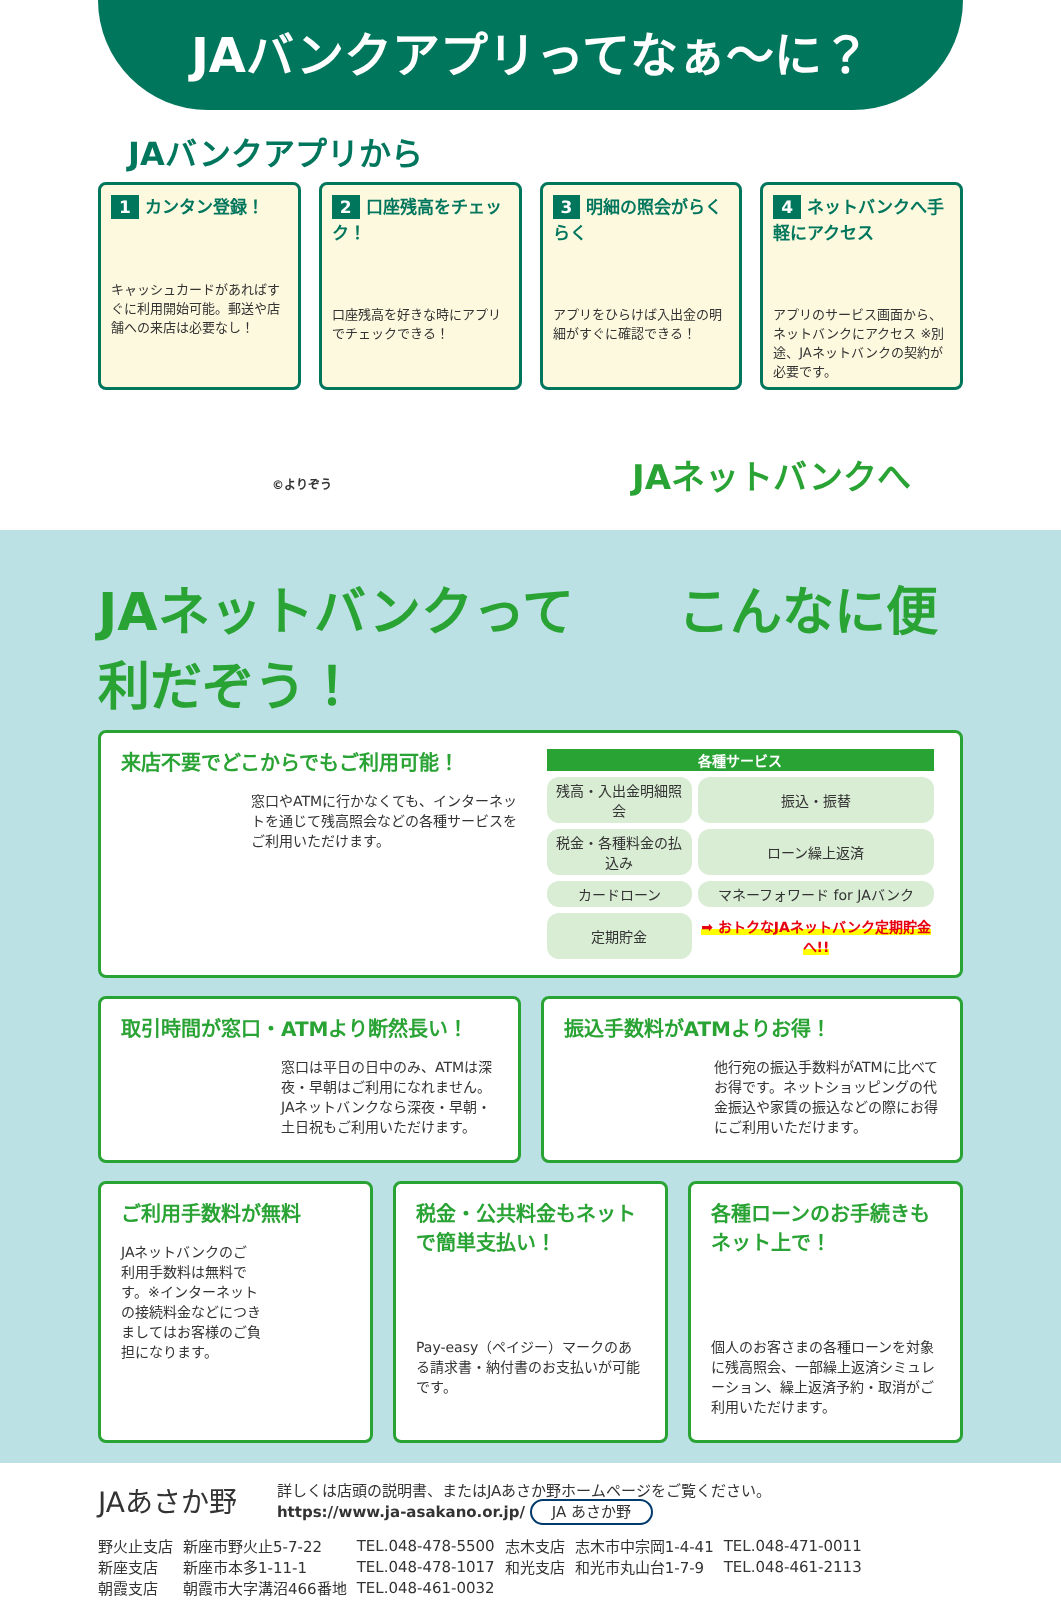JAバンクアプリってなぁ〜に？
JAバンクアプリから
1 カンタン登録！
キャッシュカードがあればすぐに利用開始可能。郵送や店舗への来店は必要なし！
2 口座残高をチェック！
口座残高を好きな時にアプリでチェックできる！
3 明細の照会がらくらく
アプリをひらけば入出金の明細がすぐに確認できる！
4 ネットバンクへ手軽にアクセス
アプリのサービス画面から、ネットバンクにアクセス ※別途、JAネットバンクの契約が必要です。
©よりぞう JAネットバンクへ
JAネットバンクって　　こんなに便利だぞう！
来店不要でどこからでもご利用可能！
窓口やATMに行かなくても、インターネットを通じて残高照会などの各種サービスをご利用いただけます。
| 各種サービス | |
| --- | --- |
| 残高・入出金明細照会 | 振込・振替 |
| 税金・各種料金の払込み | ローン繰上返済 |
| カードローン | マネーフォワード for JAバンク |
| 定期貯金 | ➡ おトクなJAネットバンク定期貯金へ!! |
取引時間が窓口・ATMより断然長い！
窓口は平日の日中のみ、ATMは深夜・早朝はご利用になれません。JAネットバンクなら深夜・早朝・土日祝もご利用いただけます。
振込手数料がATMよりお得！
他行宛の振込手数料がATMに比べてお得です。ネットショッピングの代金振込や家賃の振込などの際にお得にご利用いただけます。
ご利用手数料が無料
JAネットバンクのご利用手数料は無料です。※インターネットの接続料金などにつきましてはお客様のご負担になります。
税金・公共料金もネットで簡単支払い！
Pay-easy（ペイジー）マークのある請求書・納付書のお支払いが可能です。
各種ローンのお手続きもネット上で！
個人のお客さまの各種ローンを対象に残高照会、一部繰上返済シミュレーション、繰上返済予約・取消がご利用いただけます。
JAあさか野
詳しくは店頭の説明書、またはJAあさか野ホームページをご覧ください。
https://www.ja-asakano.or.jp/ JA あさか野
| 野火止支店 | 新座市野火止5-7-22 | TEL.048-478-5500 | 志木支店 | 志木市中宗岡1-4-41 | TEL.048-471-0011 |
| 新座支店 | 新座市本多1-11-1 | TEL.048-478-1017 | 和光支店 | 和光市丸山台1-7-9 | TEL.048-461-2113 |
| 朝霞支店 | 朝霞市大字溝沼466番地 | TEL.048-461-0032 | | | |